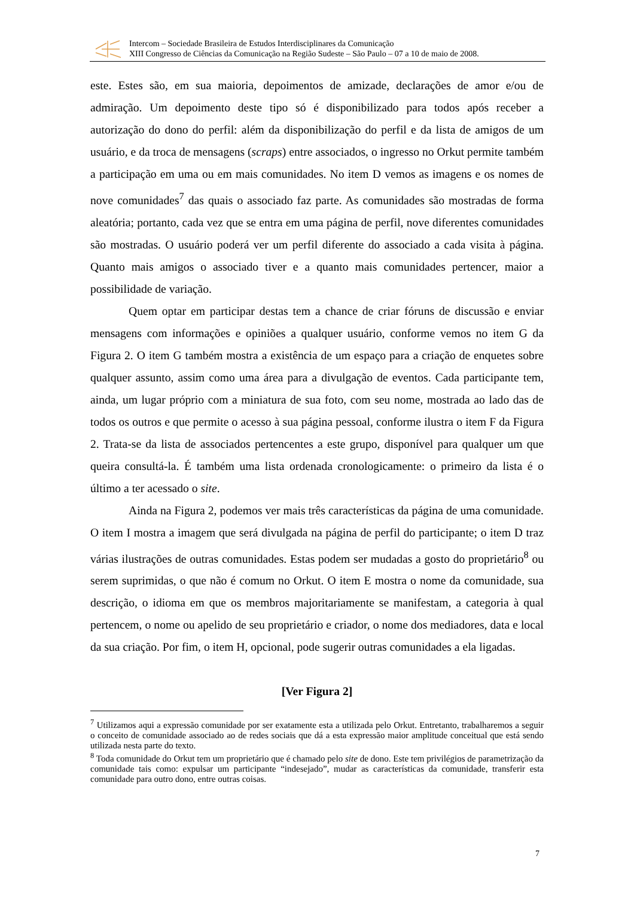Intercom – Sociedade Brasileira de Estudos Interdisciplinares da Comunicação
XIII Congresso de Ciências da Comunicação na Região Sudeste – São Paulo – 07 a 10 de maio de 2008.
este. Estes são, em sua maioria, depoimentos de amizade, declarações de amor e/ou de admiração. Um depoimento deste tipo só é disponibilizado para todos após receber a autorização do dono do perfil: além da disponibilização do perfil e da lista de amigos de um usuário, e da troca de mensagens (scraps) entre associados, o ingresso no Orkut permite também a participação em uma ou em mais comunidades. No item D vemos as imagens e os nomes de nove comunidades<sup>7</sup> das quais o associado faz parte. As comunidades são mostradas de forma aleatória; portanto, cada vez que se entra em uma página de perfil, nove diferentes comunidades são mostradas. O usuário poderá ver um perfil diferente do associado a cada visita à página. Quanto mais amigos o associado tiver e a quanto mais comunidades pertencer, maior a possibilidade de variação.
Quem optar em participar destas tem a chance de criar fóruns de discussão e enviar mensagens com informações e opiniões a qualquer usuário, conforme vemos no item G da Figura 2. O item G também mostra a existência de um espaço para a criação de enquetes sobre qualquer assunto, assim como uma área para a divulgação de eventos. Cada participante tem, ainda, um lugar próprio com a miniatura de sua foto, com seu nome, mostrada ao lado das de todos os outros e que permite o acesso à sua página pessoal, conforme ilustra o item F da Figura 2. Trata-se da lista de associados pertencentes a este grupo, disponível para qualquer um que queira consultá-la. É também uma lista ordenada cronologicamente: o primeiro da lista é o último a ter acessado o site.
Ainda na Figura 2, podemos ver mais três características da página de uma comunidade. O item I mostra a imagem que será divulgada na página de perfil do participante; o item D traz várias ilustrações de outras comunidades. Estas podem ser mudadas a gosto do proprietário<sup>8</sup> ou serem suprimidas, o que não é comum no Orkut. O item E mostra o nome da comunidade, sua descrição, o idioma em que os membros majoritariamente se manifestam, a categoria à qual pertencem, o nome ou apelido de seu proprietário e criador, o nome dos mediadores, data e local da sua criação. Por fim, o item H, opcional, pode sugerir outras comunidades a ela ligadas.
[Ver Figura 2]
<sup>7</sup> Utilizamos aqui a expressão comunidade por ser exatamente esta a utilizada pelo Orkut. Entretanto, trabalharemos a seguir o conceito de comunidade associado ao de redes sociais que dá a esta expressão maior amplitude conceitual que está sendo utilizada nesta parte do texto.
<sup>8</sup> Toda comunidade do Orkut tem um proprietário que é chamado pelo site de dono. Este tem privilégios de parametrização da comunidade tais como: expulsar um participante “indesejado”, mudar as características da comunidade, transferir esta comunidade para outro dono, entre outras coisas.
7